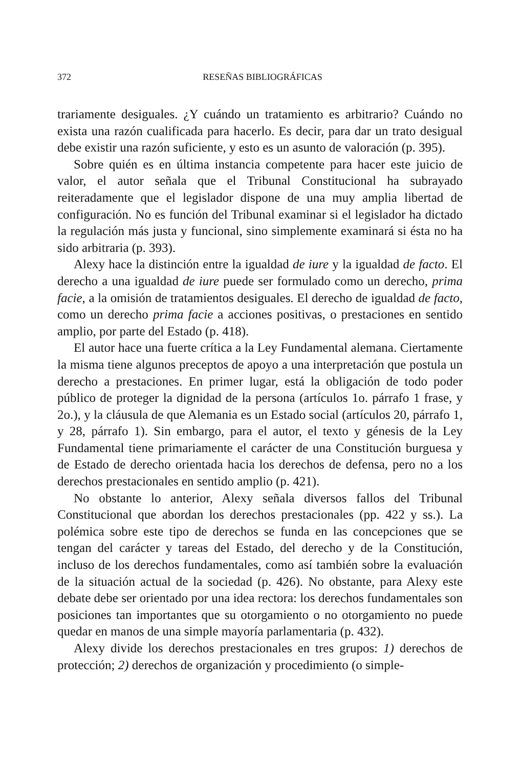372 RESEÑAS BIBLIOGRÁFICAS
trariamente desiguales. ¿Y cuándo un tratamiento es arbitrario? Cuándo no exista una razón cualificada para hacerlo. Es decir, para dar un trato desigual debe existir una razón suficiente, y esto es un asunto de valoración (p. 395).
Sobre quién es en última instancia competente para hacer este juicio de valor, el autor señala que el Tribunal Constitucional ha subrayado reiteradamente que el legislador dispone de una muy amplia libertad de configuración. No es función del Tribunal examinar si el legislador ha dictado la regulación más justa y funcional, sino simplemente examinará si ésta no ha sido arbitraria (p. 393).
Alexy hace la distinción entre la igualdad de iure y la igualdad de facto. El derecho a una igualdad de iure puede ser formulado como un derecho, prima facie, a la omisión de tratamientos desiguales. El derecho de igualdad de facto, como un derecho prima facie a acciones positivas, o prestaciones en sentido amplio, por parte del Estado (p. 418).
El autor hace una fuerte crítica a la Ley Fundamental alemana. Ciertamente la misma tiene algunos preceptos de apoyo a una interpretación que postula un derecho a prestaciones. En primer lugar, está la obligación de todo poder público de proteger la dignidad de la persona (artículos 1o. párrafo 1 frase, y 2o.), y la cláusula de que Alemania es un Estado social (artículos 20, párrafo 1, y 28, párrafo 1). Sin embargo, para el autor, el texto y génesis de la Ley Fundamental tiene primariamente el carácter de una Constitución burguesa y de Estado de derecho orientada hacia los derechos de defensa, pero no a los derechos prestacionales en sentido amplio (p. 421).
No obstante lo anterior, Alexy señala diversos fallos del Tribunal Constitucional que abordan los derechos prestacionales (pp. 422 y ss.). La polémica sobre este tipo de derechos se funda en las concepciones que se tengan del carácter y tareas del Estado, del derecho y de la Constitución, incluso de los derechos fundamentales, como así también sobre la evaluación de la situación actual de la sociedad (p. 426). No obstante, para Alexy este debate debe ser orientado por una idea rectora: los derechos fundamentales son posiciones tan importantes que su otorgamiento o no otorgamiento no puede quedar en manos de una simple mayoría parlamentaria (p. 432).
Alexy divide los derechos prestacionales en tres grupos: 1) derechos de protección; 2) derechos de organización y procedimiento (o simple-